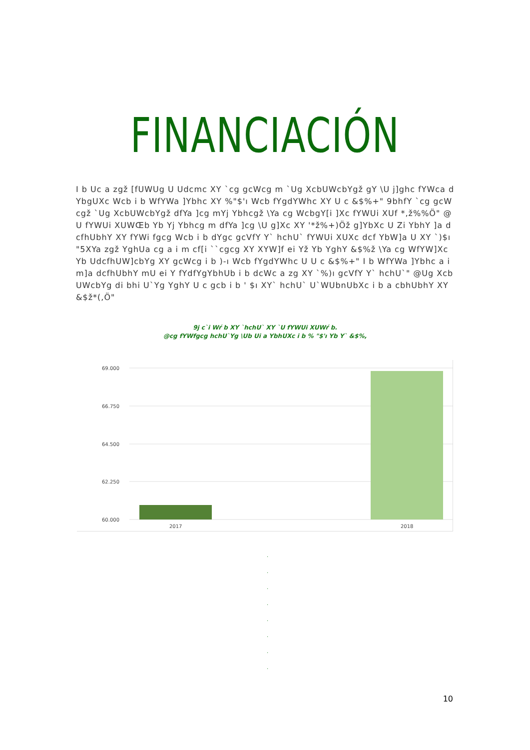FINANCIACIÓN
I b Uc a zgž [fUWUg U Udcmc XY `cg gcWcg m `Ug XcbUWcbYgž gY \U j]ghc fYWca dYbgUXc Wcb i b WfYWa ]Ybhc XY %"$'ı Wcb fYgdYWhc XY U c &$%+" 9bhfY `cg gcWcgž `Ug XcbUWcbYgž dfYa ]cg mYj Ybhcgž \Ya cg WcbgY[i ]Xc fYWUi XUf *,ž%%Ö" @U fYWUi XUWŒb Yb Yj Ybhcg m dfYa ]cg \U g]Xc XY '*ž%+)Öž g]YbXc U Zi YbhY ]a dcfhUbhY XY fYWi fgcg Wcb i b dYgc gcVfY Y` hchU` fYWUi XUXc dcf YbW]a U XY `)$ı "5XYa zgž YghUa cg a i m cf[i ``cgcg XY XYW]f ei Yž Yb YghY &$%ž \Ya cg WfYW]Xc Yb UdcfhUW]cbYg XY gcWcg i b )-ı Wcb fYgdYWhc U U c &$%+" I b WfYWa ]Ybhc a i m]a dcfhUbhY mU ei Y fYdfYgYbhUb i b dcWc a zg XY `%)ı gcVfY Y` hchU`" @Ug XcbUWcbYg di bhi U`Yg YghY U c gcb i b ' $ı XY` hchU` U`WUbnUbXc i b a cbhUbhY XY &$ž*(,Ö"
9j c`i Wŕ b XY `hchU` XY `U fYWUi XUWŕ b.
@cg fYWfgcg hchU`Yg \Ub Ui a YbhUXc i b % "$'ı Yb Y` &$%,
69.000
66.750
64.500
62.250
60.000
2017
2018
.
.
.
.
.
.
.
.
10